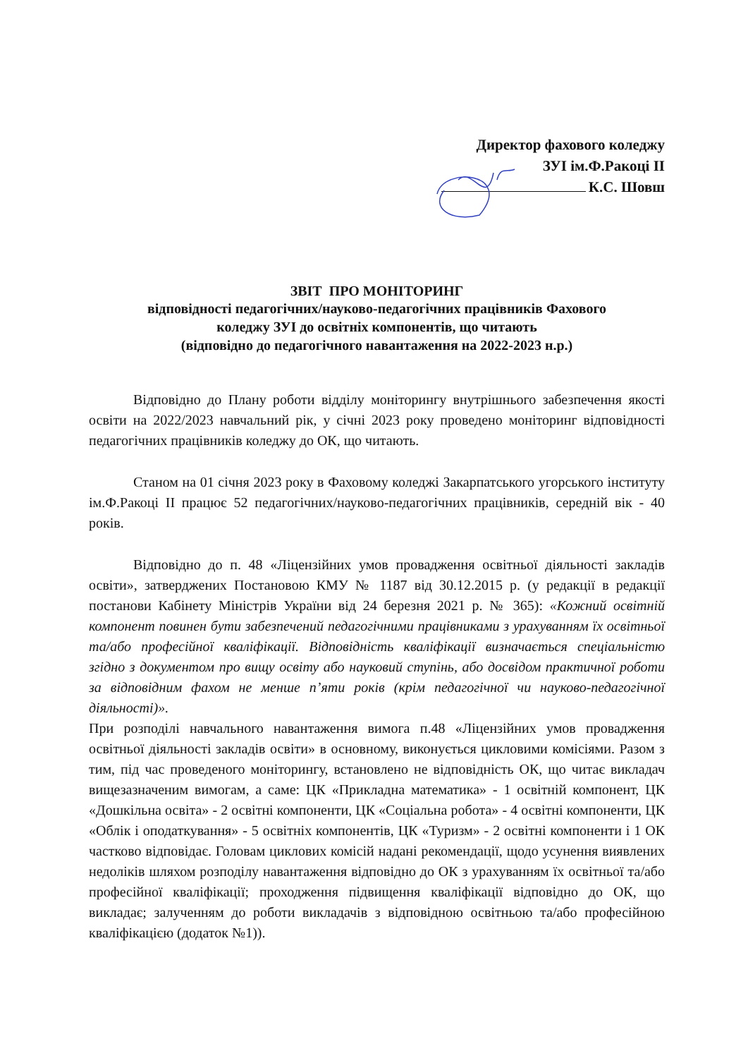Директор фахового коледжу
ЗУІ ім.Ф.Ракоці ІІ
К.С. Шовш
ЗВІТ ПРО МОНІТОРИНГ
відповідності педагогічних/науково-педагогічних працівників Фахового
коледжу ЗУІ до освітніх компонентів, що читають
(відповідно до педагогічного навантаження на 2022-2023 н.р.)
Відповідно до Плану роботи відділу моніторингу внутрішнього забезпечення якості освіти на 2022/2023 навчальний рік, у січні 2023 року проведено моніторинг відповідності педагогічних працівників коледжу до ОК, що читають.
Станом на 01 січня 2023 року в Фаховому коледжі Закарпатського угорського інституту ім.Ф.Ракоці ІІ працює 52 педагогічних/науково-педагогічних працівників, середній вік - 40 років.
Відповідно до п. 48 «Ліцензійних умов провадження освітньої діяльності закладів освіти», затверджених Постановою КМУ № 1187 від 30.12.2015 р. (у редакції в редакції постанови Кабінету Міністрів України від 24 березня 2021 р. № 365): «Кожний освітній компонент повинен бути забезпечений педагогічними працівниками з урахуванням їх освітньої та/або професійної кваліфікації. Відповідність кваліфікації визначається спеціальністю згідно з документом про вищу освіту або науковий ступінь, або досвідом практичної роботи за відповідним фахом не менше п’яти років (крім педагогічної чи науково-педагогічної діяльності)».
При розподілі навчального навантаження вимога п.48 «Ліцензійних умов провадження освітньої діяльності закладів освіти» в основному, виконується цикловими комісіями. Разом з тим, під час проведеного моніторингу, встановлено не відповідність ОК, що читає викладач вищезазначеним вимогам, а саме: ЦК «Прикладна математика» - 1 освітній компонент, ЦК «Дошкільна освіта» - 2 освітні компоненти, ЦК «Соціальна робота» - 4 освітні компоненти, ЦК «Облік і оподаткування» - 5 освітніх компонентів, ЦК «Туризм» - 2 освітні компоненти і 1 ОК частково відповідає. Головам циклових комісій надані рекомендації, щодо усунення виявлених недоліків шляхом розподілу навантаження відповідно до ОК з урахуванням їх освітньої та/або професійної кваліфікації; проходження підвищення кваліфікації відповідно до ОК, що викладає; залученням до роботи викладачів з відповідною освітньою та/або професійною кваліфікацією (додаток №1)).